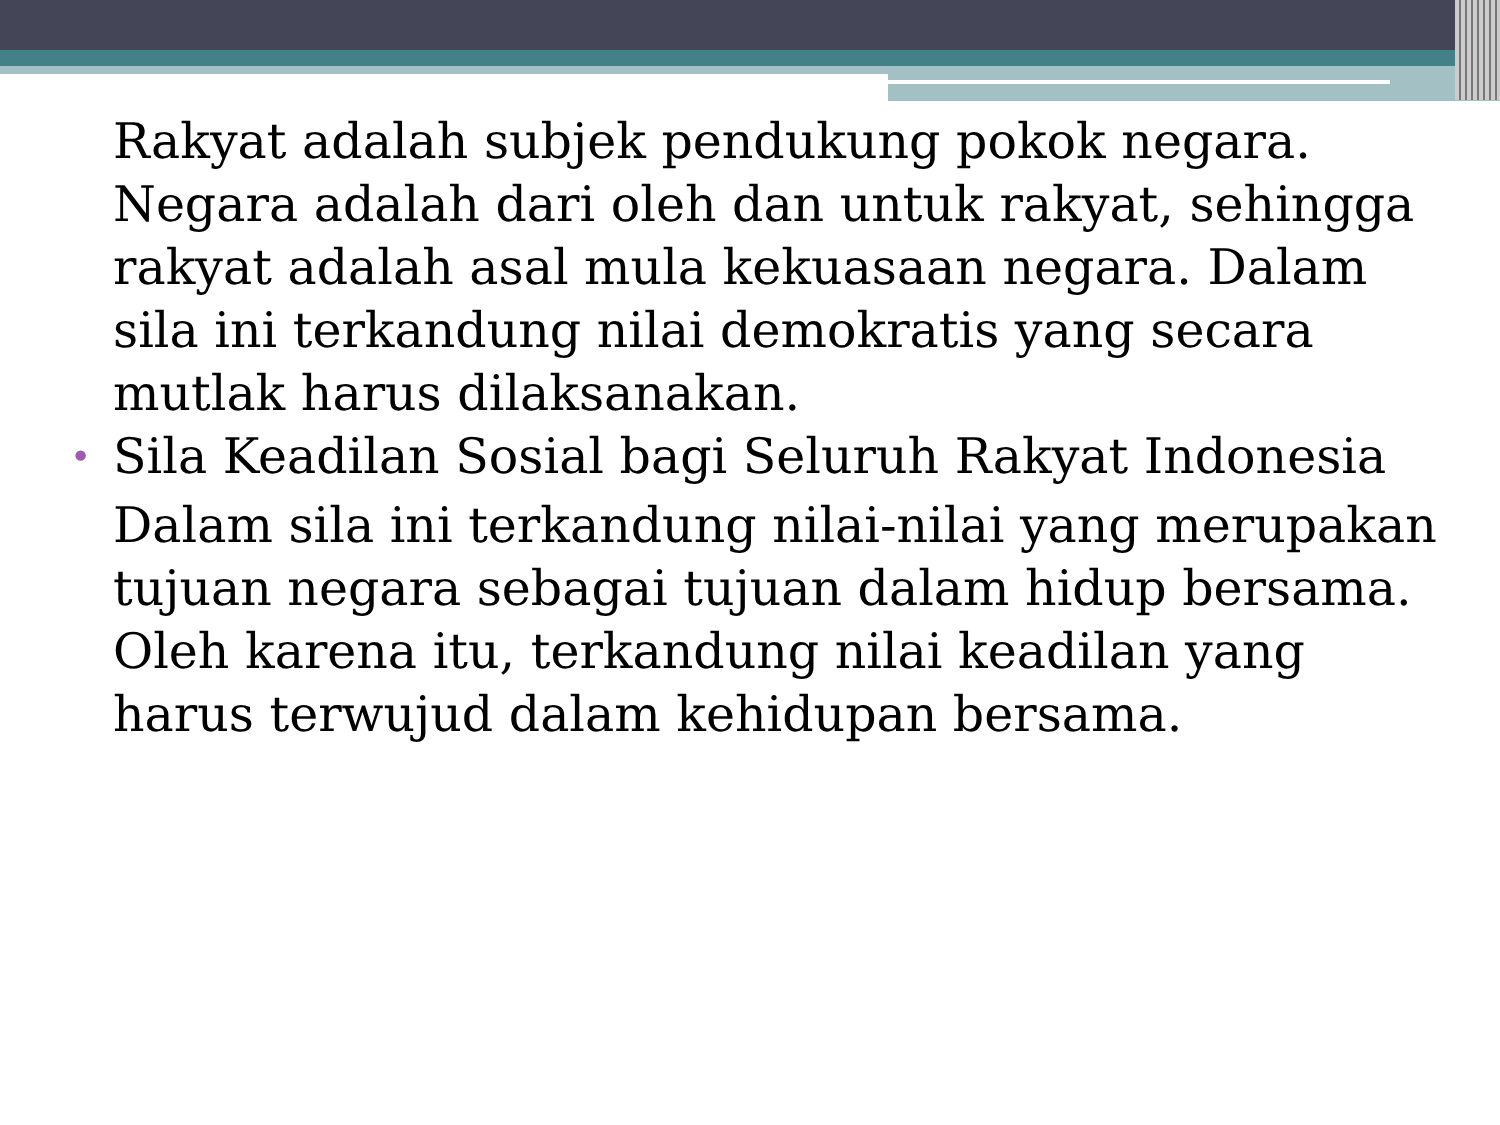Rakyat adalah subjek pendukung pokok negara. Negara adalah dari oleh dan untuk rakyat, sehingga rakyat adalah asal mula kekuasaan negara. Dalam sila ini terkandung nilai demokratis yang secara mutlak harus dilaksanakan.
• Sila Keadilan Sosial bagi Seluruh Rakyat Indonesia
Dalam sila ini terkandung nilai-nilai yang merupakan tujuan negara sebagai tujuan dalam hidup bersama. Oleh karena itu, terkandung nilai keadilan yang harus terwujud dalam kehidupan bersama.